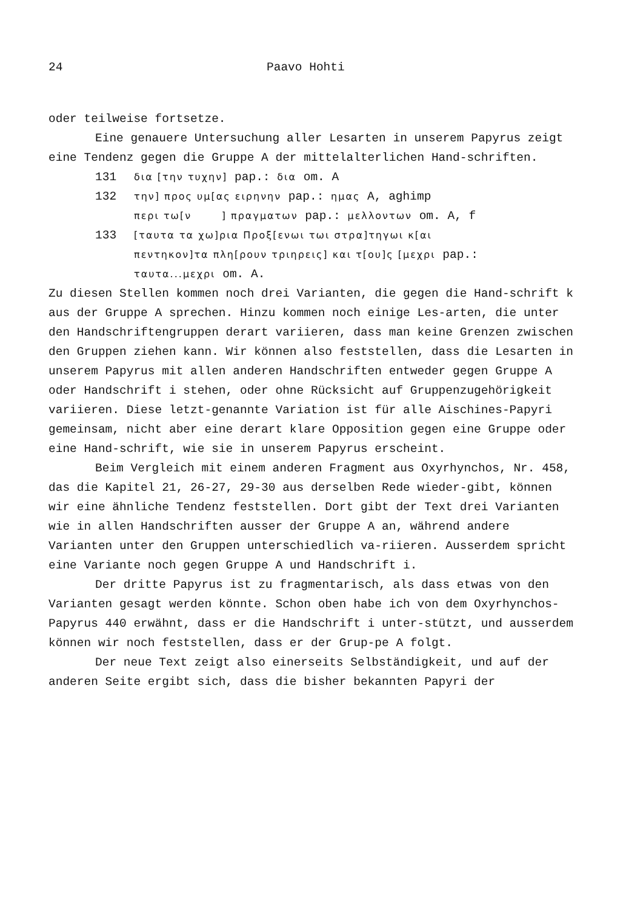24 Paavo Hohti
oder teilweise fortsetze.
Eine genauere Untersuchung aller Lesarten in unserem Papyrus zeigt eine Tendenz gegen die Gruppe A der mittelalterlichen Hand-schriften.
131 δια [την τυχην] pap.: δια om. A
132 την] προς υμ[ας ειρηνην pap.: ημας A, aghimp
περι τω[ν ] πραγματων pap.: μελλοντων om. A, f
133 [ταυτα τα χω]ρια Προξ[ενωι τωι στρα]τηγωι κ[αι
πεντηκον]τα πλη[ρουν τριηρεις] και τ[ου]ς [μεχρι pap.:
ταυτα...μεχρι om. A.
Zu diesen Stellen kommen noch drei Varianten, die gegen die Hand-schrift k aus der Gruppe A sprechen. Hinzu kommen noch einige Les-arten, die unter den Handschriftengruppen derart variieren, dass man keine Grenzen zwischen den Gruppen ziehen kann. Wir können also feststellen, dass die Lesarten in unserem Papyrus mit allen anderen Handschriften entweder gegen Gruppe A oder Handschrift i stehen, oder ohne Rücksicht auf Gruppenzugehörigkeit variieren. Diese letzt-genannte Variation ist für alle Aischines-Papyri gemeinsam, nicht aber eine derart klare Opposition gegen eine Gruppe oder eine Hand-schrift, wie sie in unserem Papyrus erscheint.
Beim Vergleich mit einem anderen Fragment aus Oxyrhynchos, Nr. 458, das die Kapitel 21, 26-27, 29-30 aus derselben Rede wieder-gibt, können wir eine ähnliche Tendenz feststellen. Dort gibt der Text drei Varianten wie in allen Handschriften ausser der Gruppe A an, während andere Varianten unter den Gruppen unterschiedlich va-riieren. Ausserdem spricht eine Variante noch gegen Gruppe A und Handschrift i.
Der dritte Papyrus ist zu fragmentarisch, als dass etwas von den Varianten gesagt werden könnte. Schon oben habe ich von dem Oxyrhynchos-Papyrus 440 erwähnt, dass er die Handschrift i unter-stützt, und ausserdem können wir noch feststellen, dass er der Grup-pe A folgt.
Der neue Text zeigt also einerseits Selbständigkeit, und auf der anderen Seite ergibt sich, dass die bisher bekannten Papyri der